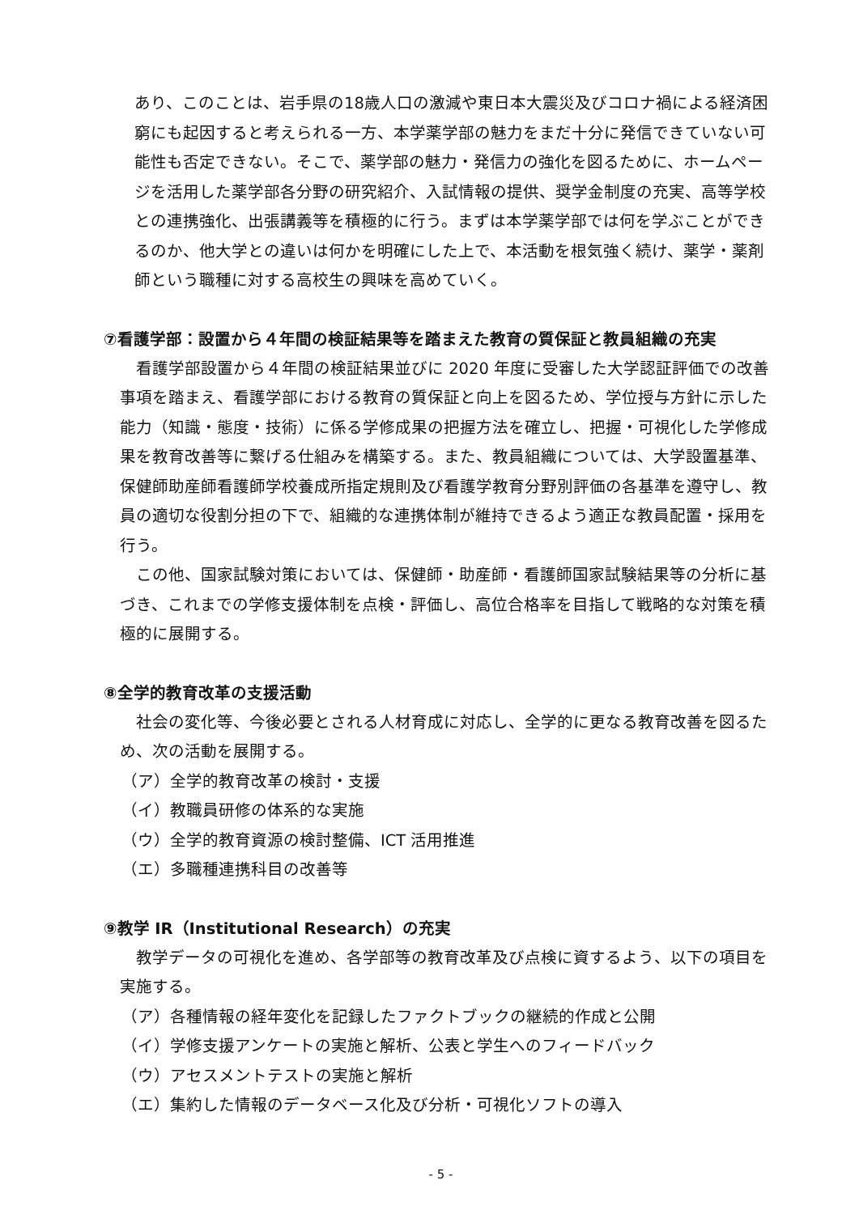あり、このことは、岩手県の18歳人口の激減や東日本大震災及びコロナ禍による経済困窮にも起因すると考えられる一方、本学薬学部の魅力をまだ十分に発信できていない可能性も否定できない。そこで、薬学部の魅力・発信力の強化を図るために、ホームページを活用した薬学部各分野の研究紹介、入試情報の提供、奨学金制度の充実、高等学校との連携強化、出張講義等を積極的に行う。まずは本学薬学部では何を学ぶことができるのか、他大学との違いは何かを明確にした上で、本活動を根気強く続け、薬学・薬剤師という職種に対する高校生の興味を高めていく。
⑦看護学部：設置から４年間の検証結果等を踏まえた教育の質保証と教員組織の充実
看護学部設置から４年間の検証結果並びに 2020 年度に受審した大学認証評価での改善事項を踏まえ、看護学部における教育の質保証と向上を図るため、学位授与方針に示した能力（知識・態度・技術）に係る学修成果の把握方法を確立し、把握・可視化した学修成果を教育改善等に繋げる仕組みを構築する。また、教員組織については、大学設置基準、保健師助産師看護師学校養成所指定規則及び看護学教育分野別評価の各基準を遵守し、教員の適切な役割分担の下で、組織的な連携体制が維持できるよう適正な教員配置・採用を行う。
この他、国家試験対策においては、保健師・助産師・看護師国家試験結果等の分析に基づき、これまでの学修支援体制を点検・評価し、高位合格率を目指して戦略的な対策を積極的に展開する。
⑧全学的教育改革の支援活動
社会の変化等、今後必要とされる人材育成に対応し、全学的に更なる教育改善を図るため、次の活動を展開する。
（ア）全学的教育改革の検討・支援
（イ）教職員研修の体系的な実施
（ウ）全学的教育資源の検討整備、ICT 活用推進
（エ）多職種連携科目の改善等
⑨教学 IR（Institutional Research）の充実
教学データの可視化を進め、各学部等の教育改革及び点検に資するよう、以下の項目を実施する。
（ア）各種情報の経年変化を記録したファクトブックの継続的作成と公開
（イ）学修支援アンケートの実施と解析、公表と学生へのフィードバック
（ウ）アセスメントテストの実施と解析
（エ）集約した情報のデータベース化及び分析・可視化ソフトの導入
- 5 -